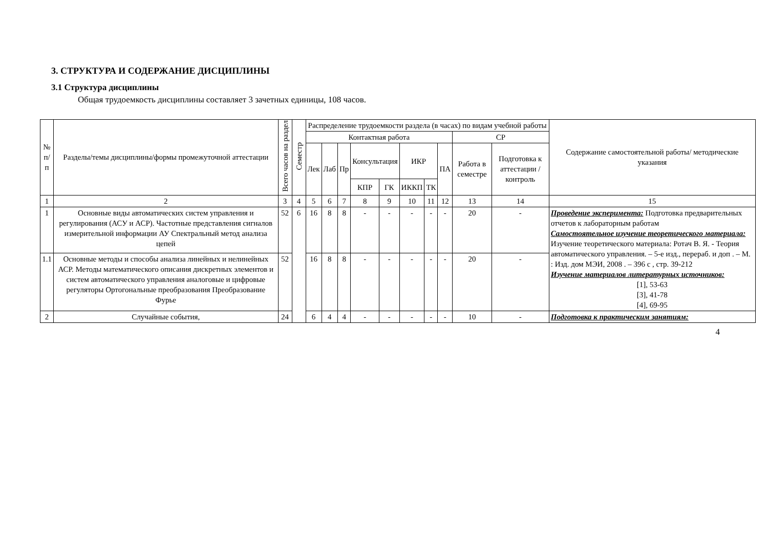3. СТРУКТУРА И СОДЕРЖАНИЕ ДИСЦИПЛИНЫ
3.1 Структура дисциплины
Общая трудоемкость дисциплины составляет 3 зачетных единицы, 108 часов.
| № п/п | Разделы/темы дисциплины/формы промежуточной аттестации | Всего часов на раздел | Семестр | Распределение трудоемкости раздела (в часах) по видам учебной работы | | | | | | | | | | Содержание самостоятельной работы/ методические указания |
| --- | --- | --- | --- | --- | --- | --- | --- | --- | --- | --- | --- | --- | --- | --- |
| | | | | Контактная работа | | | | | | | | СР | | |
| | | | | Лек | Лаб | Пр | Консультация | | ИКР | | ПА | Работа в семестре | Подготовка к аттестации /контроль | |
| | | | | | | | КПР | ГК | ИККП | ТК | | | | |
| 1 | 2 | 3 | 4 | 5 | 6 | 7 | 8 | 9 | 10 | 11 | 12 | 13 | 14 | 15 |
| 1 | Основные виды автоматических систем управления и регулирования (АСУ и АСР). Частотные представления сигналов измерительной информации АУ Спектральный метод анализа цепей | 52 | 6 | 16 | 8 | 8 | - | - | - | - | - | 20 | - | Проведение эксперимента: Подготовка предварительных отчетов к лабораторным работам Самостоятельное изучение теоретического материала: Изучение теоретического материала: Ротач В. Я. - Теория автоматического управления. – 5-е изд., перераб. и доп . – М. : Изд. дом МЭИ, 2008 . – 396 с , стр. 39-212 Изучение материалов литературных источников: [1], 53-63 [3], 41-78 [4], 69-95 |
| 1.1 | Основные методы и способы анализа линейных и нелинейных АСР. Методы математического описания дискретных элементов и систем автоматического управления аналоговые и цифровые регуляторы Ортогональные преобразования Преобразование Фурье | 52 | | 16 | 8 | 8 | - | - | - | - | - | 20 | - | |
| 2 | Случайные события, | 24 | | 6 | 4 | 4 | - | - | - | - | - | 10 | - | Подготовка к практическим занятиям: |
4